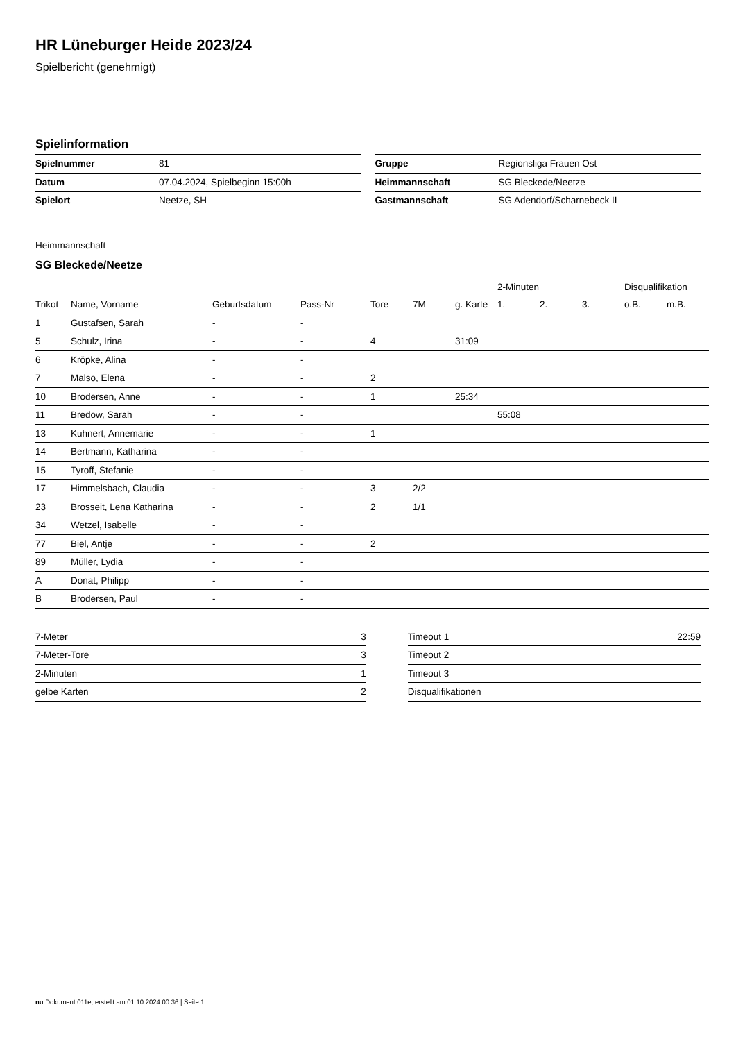HR Lüneburger Heide 2023/24
Spielbericht (genehmigt)
Spielinformation
| Spielnummer | 81 |
| Datum | 07.04.2024, Spielbeginn 15:00h |
| Spielort | Neetze, SH |
| Gruppe | Regionsliga Frauen Ost |
| Heimmannschaft | SG Bleckede/Neetze |
| Gastmannschaft | SG Adendorf/Scharnebeck II |
Heimmannschaft
SG Bleckede/Neetze
| | | | | | | | 2-Minuten | | | Disqualifikation | |
| --- | --- | --- | --- | --- | --- | --- | --- | --- | --- | --- | --- |
| Trikot | Name, Vorname | Geburtsdatum | Pass-Nr | Tore | 7M | g. Karte | 1. | 2. | 3. | o.B. | m.B. |
| 1 | Gustafsen, Sarah | - | - | | | | | | | | |
| 5 | Schulz, Irina | - | - | 4 | | 31:09 | | | | | |
| 6 | Kröpke, Alina | - | - | | | | | | | | |
| 7 | Malso, Elena | - | - | 2 | | | | | | | |
| 10 | Brodersen, Anne | - | - | 1 | | 25:34 | | | | | |
| 11 | Bredow, Sarah | - | - | | | | 55:08 | | | | |
| 13 | Kuhnert, Annemarie | - | - | 1 | | | | | | | |
| 14 | Bertmann, Katharina | - | - | | | | | | | | |
| 15 | Tyroff, Stefanie | - | - | | | | | | | | |
| 17 | Himmelsbach, Claudia | - | - | 3 | 2/2 | | | | | | |
| 23 | Brosseit, Lena Katharina | - | - | 2 | 1/1 | | | | | | |
| 34 | Wetzel, Isabelle | - | - | | | | | | | | |
| 77 | Biel, Antje | - | - | 2 | | | | | | | |
| 89 | Müller, Lydia | - | - | | | | | | | | |
| A | Donat, Philipp | - | - | | | | | | | | |
| B | Brodersen, Paul | - | - | | | | | | | | |
| 7-Meter | 3 |
| 7-Meter-Tore | 3 |
| 2-Minuten | 1 |
| gelbe Karten | 2 |
| Timeout 1 | 22:59 |
| Timeout 2 | |
| Timeout 3 | |
| Disqualifikationen | |
nu.Dokument 011e, erstellt am 01.10.2024 00:36 | Seite 1